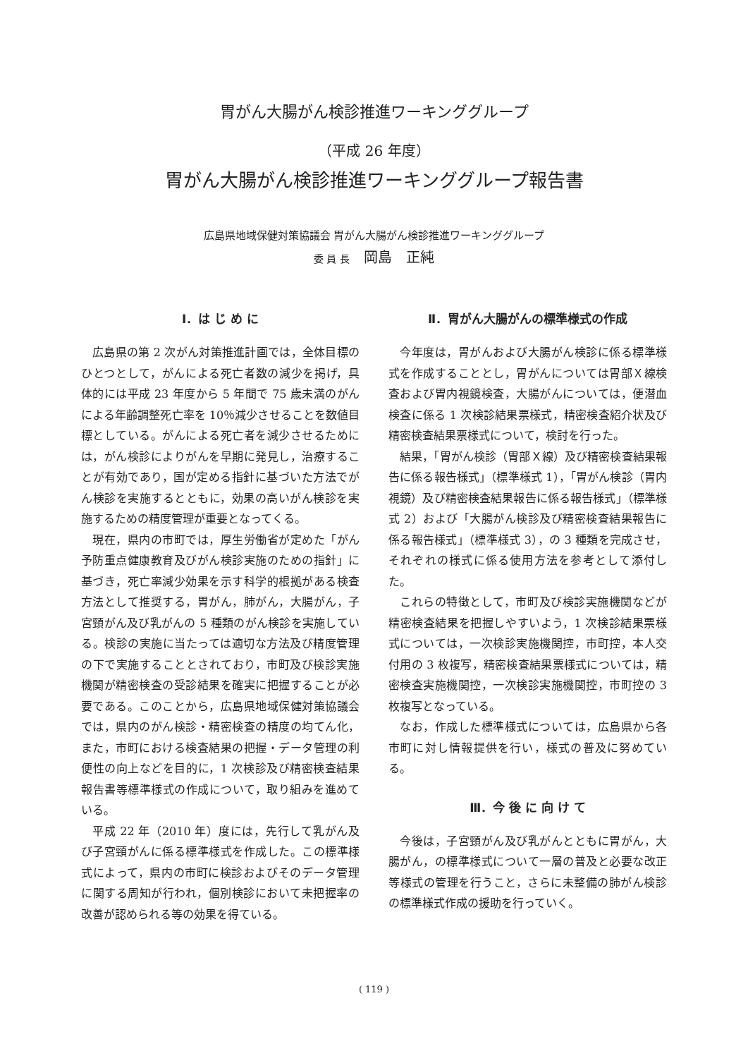胃がん大腸がん検診推進ワーキンググループ
（平成 26 年度）
胃がん大腸がん検診推進ワーキンググループ報告書
広島県地域保健対策協議会 胃がん大腸がん検診推進ワーキンググループ
委 員 長　岡島　正純
Ⅰ．は じ め に
広島県の第 2 次がん対策推進計画では，全体目標のひとつとして，がんによる死亡者数の減少を掲げ，具体的には平成 23 年度から 5 年間で 75 歳未満のがんによる年齢調整死亡率を 10％減少させることを数値目標としている。がんによる死亡者を減少させるためには，がん検診によりがんを早期に発見し，治療することが有効であり，国が定める指針に基づいた方法でがん検診を実施するとともに，効果の高いがん検診を実施するための精度管理が重要となってくる。
現在，県内の市町では，厚生労働省が定めた「がん予防重点健康教育及びがん検診実施のための指針」に基づき，死亡率減少効果を示す科学的根拠がある検査方法として推奨する，胃がん，肺がん，大腸がん，子宮頸がん及び乳がんの 5 種類のがん検診を実施している。検診の実施に当たっては適切な方法及び精度管理の下で実施することとされており，市町及び検診実施機関が精密検査の受診結果を確実に把握することが必要である。このことから，広島県地域保健対策協議会では，県内のがん検診・精密検査の精度の均てん化，また，市町における検査結果の把握・データ管理の利便性の向上などを目的に，1 次検診及び精密検査結果報告書等標準様式の作成について，取り組みを進めている。
平成 22 年（2010 年）度には，先行して乳がん及び子宮頸がんに係る標準様式を作成した。この標準様式によって，県内の市町に検診およびそのデータ管理に関する周知が行われ，個別検診において未把握率の改善が認められる等の効果を得ている。
Ⅱ．胃がん大腸がんの標準様式の作成
今年度は，胃がんおよび大腸がん検診に係る標準様式を作成することとし，胃がんについては胃部Ｘ線検査および胃内視鏡検査，大腸がんについては，便潜血検査に係る 1 次検診結果票様式，精密検査紹介状及び精密検査結果票様式について，検討を行った。
結果，「胃がん検診（胃部Ｘ線）及び精密検査結果報告に係る報告様式」（標準様式 1），「胃がん検診（胃内視鏡）及び精密検査結果報告に係る報告様式」（標準様式 2）および「大腸がん検診及び精密検査結果報告に係る報告様式」（標準様式 3），の 3 種類を完成させ，それぞれの様式に係る使用方法を参考として添付した。
これらの特徴として，市町及び検診実施機関などが精密検査結果を把握しやすいよう，1 次検診結果票様式については，一次検診実施機関控，市町控，本人交付用の 3 枚複写，精密検査結果票様式については，精密検査実施機関控，一次検診実施機関控，市町控の 3 枚複写となっている。
なお，作成した標準様式については，広島県から各市町に対し情報提供を行い，様式の普及に努めている。
Ⅲ．今 後 に 向 け て
今後は，子宮頸がん及び乳がんとともに胃がん，大腸がん，の標準様式について一層の普及と必要な改正等様式の管理を行うこと，さらに未整備の肺がん検診の標準様式作成の援助を行っていく。
( 119 )